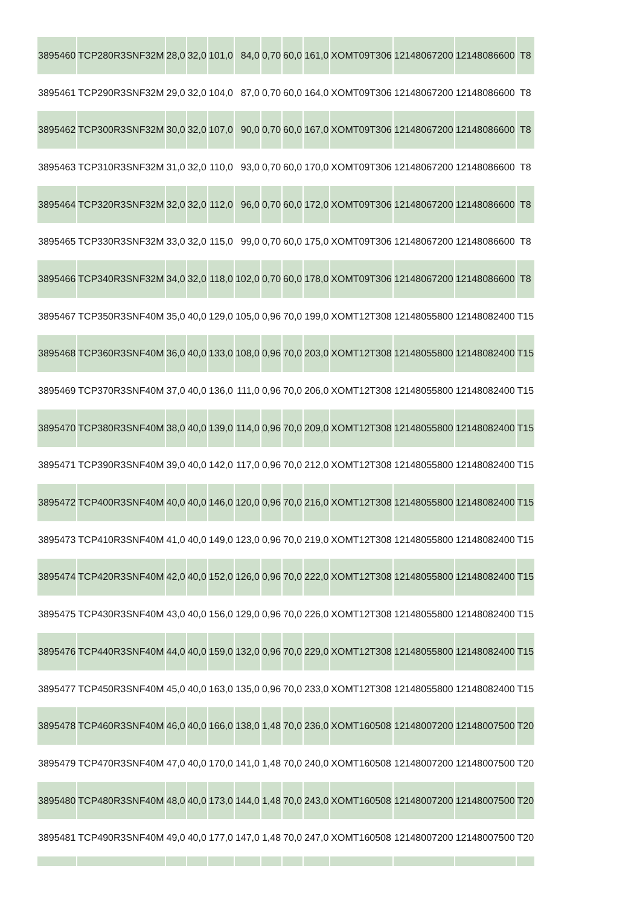| 3895460 | TCP280R3SNF32M | 28,0 | 32,0 | 101,0 | 84,0 | 0,70 | 60,0 | 161,0 | XOMT09T306 | 12148067200 | 12148086600 | T8 |
| 3895461 | TCP290R3SNF32M | 29,0 | 32,0 | 104,0 | 87,0 | 0,70 | 60,0 | 164,0 | XOMT09T306 | 12148067200 | 12148086600 | T8 |
| 3895462 | TCP300R3SNF32M | 30,0 | 32,0 | 107,0 | 90,0 | 0,70 | 60,0 | 167,0 | XOMT09T306 | 12148067200 | 12148086600 | T8 |
| 3895463 | TCP310R3SNF32M | 31,0 | 32,0 | 110,0 | 93,0 | 0,70 | 60,0 | 170,0 | XOMT09T306 | 12148067200 | 12148086600 | T8 |
| 3895464 | TCP320R3SNF32M | 32,0 | 32,0 | 112,0 | 96,0 | 0,70 | 60,0 | 172,0 | XOMT09T306 | 12148067200 | 12148086600 | T8 |
| 3895465 | TCP330R3SNF32M | 33,0 | 32,0 | 115,0 | 99,0 | 0,70 | 60,0 | 175,0 | XOMT09T306 | 12148067200 | 12148086600 | T8 |
| 3895466 | TCP340R3SNF32M | 34,0 | 32,0 | 118,0 | 102,0 | 0,70 | 60,0 | 178,0 | XOMT09T306 | 12148067200 | 12148086600 | T8 |
| 3895467 | TCP350R3SNF40M | 35,0 | 40,0 | 129,0 | 105,0 | 0,96 | 70,0 | 199,0 | XOMT12T308 | 12148055800 | 12148082400 | T15 |
| 3895468 | TCP360R3SNF40M | 36,0 | 40,0 | 133,0 | 108,0 | 0,96 | 70,0 | 203,0 | XOMT12T308 | 12148055800 | 12148082400 | T15 |
| 3895469 | TCP370R3SNF40M | 37,0 | 40,0 | 136,0 | 111,0 | 0,96 | 70,0 | 206,0 | XOMT12T308 | 12148055800 | 12148082400 | T15 |
| 3895470 | TCP380R3SNF40M | 38,0 | 40,0 | 139,0 | 114,0 | 0,96 | 70,0 | 209,0 | XOMT12T308 | 12148055800 | 12148082400 | T15 |
| 3895471 | TCP390R3SNF40M | 39,0 | 40,0 | 142,0 | 117,0 | 0,96 | 70,0 | 212,0 | XOMT12T308 | 12148055800 | 12148082400 | T15 |
| 3895472 | TCP400R3SNF40M | 40,0 | 40,0 | 146,0 | 120,0 | 0,96 | 70,0 | 216,0 | XOMT12T308 | 12148055800 | 12148082400 | T15 |
| 3895473 | TCP410R3SNF40M | 41,0 | 40,0 | 149,0 | 123,0 | 0,96 | 70,0 | 219,0 | XOMT12T308 | 12148055800 | 12148082400 | T15 |
| 3895474 | TCP420R3SNF40M | 42,0 | 40,0 | 152,0 | 126,0 | 0,96 | 70,0 | 222,0 | XOMT12T308 | 12148055800 | 12148082400 | T15 |
| 3895475 | TCP430R3SNF40M | 43,0 | 40,0 | 156,0 | 129,0 | 0,96 | 70,0 | 226,0 | XOMT12T308 | 12148055800 | 12148082400 | T15 |
| 3895476 | TCP440R3SNF40M | 44,0 | 40,0 | 159,0 | 132,0 | 0,96 | 70,0 | 229,0 | XOMT12T308 | 12148055800 | 12148082400 | T15 |
| 3895477 | TCP450R3SNF40M | 45,0 | 40,0 | 163,0 | 135,0 | 0,96 | 70,0 | 233,0 | XOMT12T308 | 12148055800 | 12148082400 | T15 |
| 3895478 | TCP460R3SNF40M | 46,0 | 40,0 | 166,0 | 138,0 | 1,48 | 70,0 | 236,0 | XOMT160508 | 12148007200 | 12148007500 | T20 |
| 3895479 | TCP470R3SNF40M | 47,0 | 40,0 | 170,0 | 141,0 | 1,48 | 70,0 | 240,0 | XOMT160508 | 12148007200 | 12148007500 | T20 |
| 3895480 | TCP480R3SNF40M | 48,0 | 40,0 | 173,0 | 144,0 | 1,48 | 70,0 | 243,0 | XOMT160508 | 12148007200 | 12148007500 | T20 |
| 3895481 | TCP490R3SNF40M | 49,0 | 40,0 | 177,0 | 147,0 | 1,48 | 70,0 | 247,0 | XOMT160508 | 12148007200 | 12148007500 | T20 |